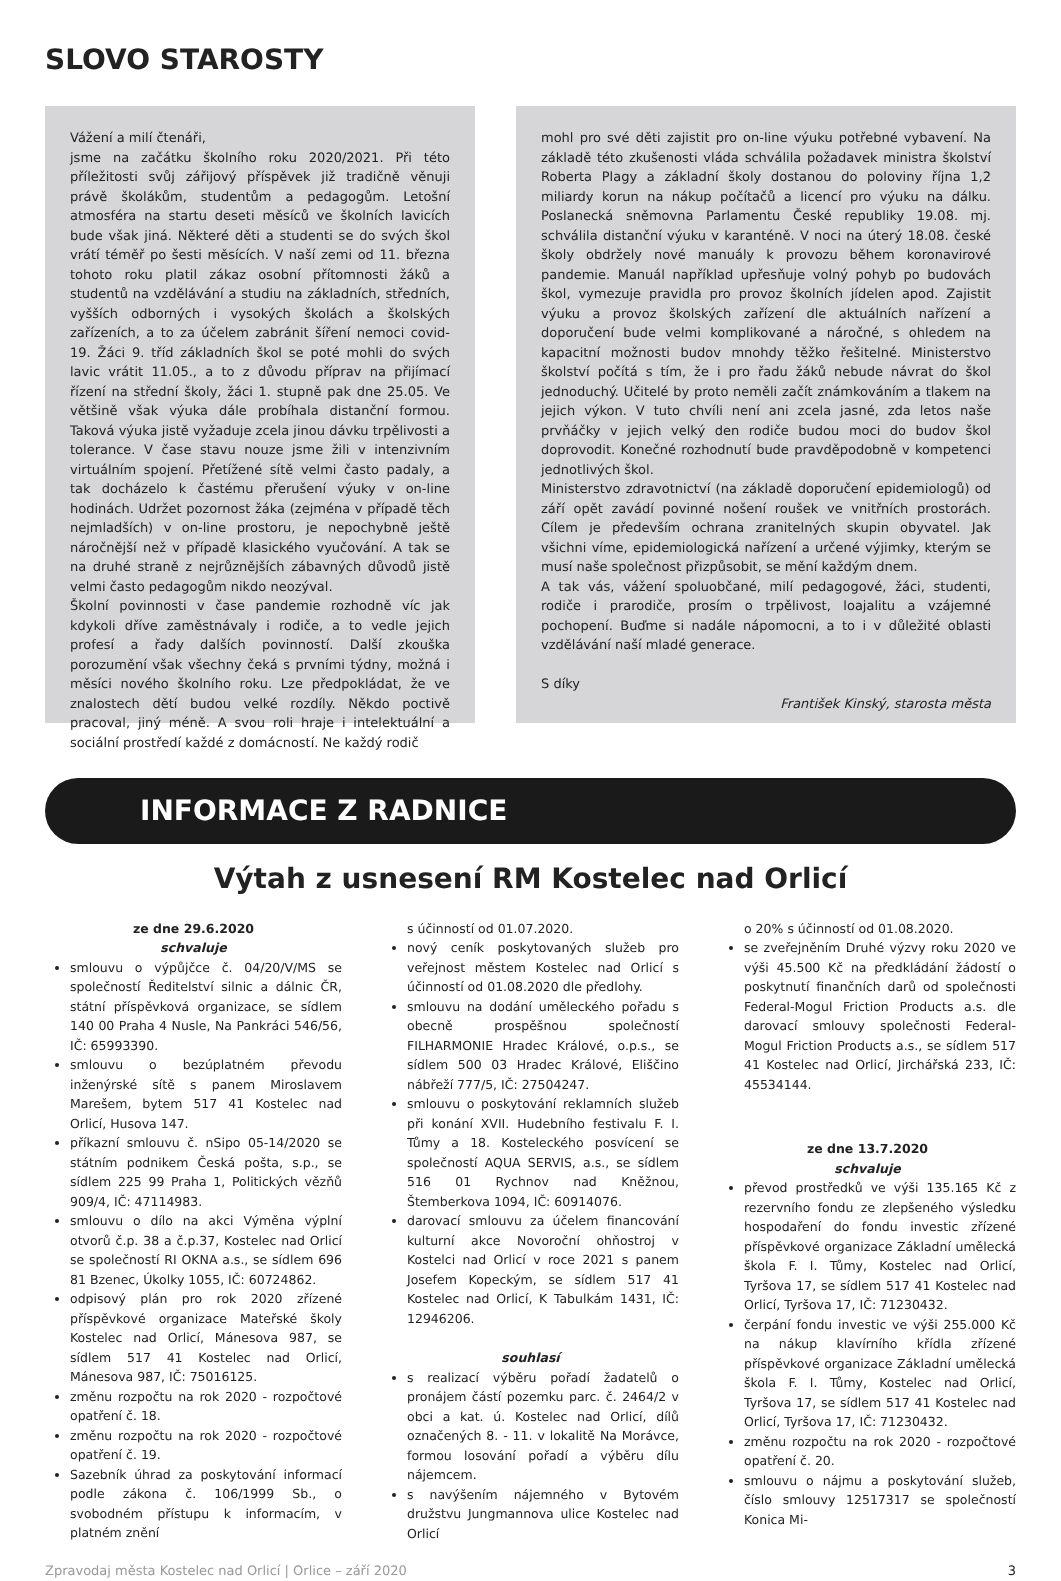SLOVO STAROSTY
Vážení a milí čtenáři,
jsme na začátku školního roku 2020/2021. Při této příležitosti svůj zářijový příspěvek již tradičně věnuji právě školákům, studentům a pedagogům. Letošní atmosféra na startu deseti měsíců ve školních lavicích bude však jiná. Některé děti a studenti se do svých škol vrátí téměř po šesti měsících. V naší zemi od 11. března tohoto roku platil zákaz osobní přítomnosti žáků a studentů na vzdělávání a studiu na základních, středních, vyšších odborných i vysokých školách a školských zařízeních, a to za účelem zabránit šíření nemoci covid-19. Žáci 9. tříd základních škol se poté mohli do svých lavic vrátit 11.05., a to z důvodu příprav na přijímací řízení na střední školy, žáci 1. stupně pak dne 25.05. Ve většině však výuka dále probíhala distanční formou. Taková výuka jistě vyžaduje zcela jinou dávku trpělivosti a tolerance. V čase stavu nouze jsme žili v intenzivním virtuálním spojení. Přetížené sítě velmi často padaly, a tak docházelo k častému přerušení výuky v on-line hodinách. Udržet pozornost žáka (zejména v případě těch nejmladších) v on-line prostoru, je nepochybně ještě náročnější než v případě klasického vyučování. A tak se na druhé straně z nejrůznějších zábavných důvodů jistě velmi často pedagogům nikdo neozýval.
Školní povinnosti v čase pandemie rozhodně víc jak kdykoli dříve zaměstnávaly i rodiče, a to vedle jejich profesí a řady dalších povinností. Další zkouška porozumění však všechny čeká s prvními týdny, možná i měsíci nového školního roku. Lze předpokládat, že ve znalostech dětí budou velké rozdíly. Někdo poctivě pracoval, jiný méně. A svou roli hraje i intelektuální a sociální prostředí každé z domácností. Ne každý rodič
mohl pro své děti zajistit pro on-line výuku potřebné vybavení. Na základě této zkušenosti vláda schválila požadavek ministra školství Roberta Plagy a základní školy dostanou do poloviny října 1,2 miliardy korun na nákup počítačů a licencí pro výuku na dálku. Poslanecká sněmovna Parlamentu České republiky 19.08. mj. schválila distanční výuku v karanténě. V noci na úterý 18.08. české školy obdržely nové manuály k provozu během koronavirové pandemie. Manuál například upřesňuje volný pohyb po budovách škol, vymezuje pravidla pro provoz školních jídelen apod. Zajistit výuku a provoz školských zařízení dle aktuálních nařízení a doporučení bude velmi komplikované a náročné, s ohledem na kapacitní možnosti budov mnohdy těžko řešitelné. Ministerstvo školství počítá s tím, že i pro řadu žáků nebude návrat do škol jednoduchý. Učitelé by proto neměli začít známkováním a tlakem na jejich výkon. V tuto chvíli není ani zcela jasné, zda letos naše prvňáčky v jejich velký den rodiče budou moci do budov škol doprovodit. Konečné rozhodnutí bude pravděpodobně v kompetenci jednotlivých škol.
Ministerstvo zdravotnictví (na základě doporučení epidemiologů) od září opět zavádí povinné nošení roušek ve vnitřních prostorách. Cílem je především ochrana zranitelných skupin obyvatel. Jak všichni víme, epidemiologická nařízení a určené výjimky, kterým se musí naše společnost přizpůsobit, se mění každým dnem.
A tak vás, vážení spoluobčané, milí pedagogové, žáci, studenti, rodiče i prarodiče, prosím o trpělivost, loajalitu a vzájemné pochopení. Buďme si nadále nápomocni, a to i v důležité oblasti vzdělávání naší mladé generace.
S díky
František Kinský, starosta města
INFORMACE Z RADNICE
Výtah z usnesení RM Kostelec nad Orlicí
ze dne 29.6.2020
schvaluje
smlouvu o výpůjčce č. 04/20/V/MS se společností Ředitelství silnic a dálnic ČR, státní příspěvková organizace, se sídlem 140 00 Praha 4 Nusle, Na Pankráci 546/56, IČ: 65993390.
smlouvu o bezúplatném převodu inženýrské sítě s panem Miroslavem Marešem, bytem 517 41 Kostelec nad Orlicí, Husova 147.
příkazní smlouvu č. nSipo 05-14/2020 se státním podnikem Česká pošta, s.p., se sídlem 225 99 Praha 1, Politických vězňů 909/4, IČ: 47114983.
smlouvu o dílo na akci Výměna výplní otvorů č.p. 38 a č.p.37, Kostelec nad Orlicí se společností RI OKNA a.s., se sídlem 696 81 Bzenec, Úkolky 1055, IČ: 60724862.
odpisový plán pro rok 2020 zřízené příspěvkové organizace Mateřské školy Kostelec nad Orlicí, Mánesova 987, se sídlem 517 41 Kostelec nad Orlicí, Mánesova 987, IČ: 75016125.
změnu rozpočtu na rok 2020 - rozpočtové opatření č. 18.
změnu rozpočtu na rok 2020 - rozpočtové opatření č. 19.
Sazebník úhrad za poskytování informací podle zákona č. 106/1999 Sb., o svobodném přístupu k informacím, v platném znění
s účinností od 01.07.2020.
nový ceník poskytovaných služeb pro veřejnost městem Kostelec nad Orlicí s účinností od 01.08.2020 dle předlohy.
smlouvu na dodání uměleckého pořadu s obecně prospěšnou společností FILHARMONIE Hradec Králové, o.p.s., se sídlem 500 03 Hradec Králové, Eliščino nábřeží 777/5, IČ: 27504247.
smlouvu o poskytování reklamních služeb při konání XVII. Hudebního festivalu F. I. Tůmy a 18. Kosteleckého posvícení se společností AQUA SERVIS, a.s., se sídlem 516 01 Rychnov nad Kněžnou, Štemberkova 1094, IČ: 60914076.
darovací smlouvu za účelem financování kulturní akce Novoroční ohňostroj v Kostelci nad Orlicí v roce 2021 s panem Josefem Kopeckým, se sídlem 517 41 Kostelec nad Orlicí, K Tabulkám 1431, IČ: 12946206.
souhlasí
s realizací výběru pořadí žadatelů o pronájem částí pozemku parc. č. 2464/2 v obci a kat. ú. Kostelec nad Orlicí, dílů označených 8. - 11. v lokalitě Na Morávce, formou losování pořadí a výběru dílu nájemcem.
s navýšením nájemného v Bytovém družstvu Jungmannova ulice Kostelec nad Orlicí
o 20% s účinností od 01.08.2020.
se zveřejněním Druhé výzvy roku 2020 ve výši 45.500 Kč na předkládání žádostí o poskytnutí finančních darů od společnosti Federal-Mogul Friction Products a.s. dle darovací smlouvy společnosti Federal-Mogul Friction Products a.s., se sídlem 517 41 Kostelec nad Orlicí, Jirchářská 233, IČ: 45534144.
ze dne 13.7.2020
schvaluje
převod prostředků ve výši 135.165 Kč z rezervního fondu ze zlepšeného výsledku hospodaření do fondu investic zřízené příspěvkové organizace Základní umělecká škola F. I. Tůmy, Kostelec nad Orlicí, Tyršova 17, se sídlem 517 41 Kostelec nad Orlicí, Tyršova 17, IČ: 71230432.
čerpání fondu investic ve výši 255.000 Kč na nákup klavírního křídla zřízené příspěvkové organizace Základní umělecká škola F. I. Tůmy, Kostelec nad Orlicí, Tyršova 17, se sídlem 517 41 Kostelec nad Orlicí, Tyršova 17, IČ: 71230432.
změnu rozpočtu na rok 2020 - rozpočtové opatření č. 20.
smlouvu o nájmu a poskytování služeb, číslo smlouvy 12517317 se společností Konica Mi-
Zpravodaj města Kostelec nad Orlicí | Orlice – září 2020 3